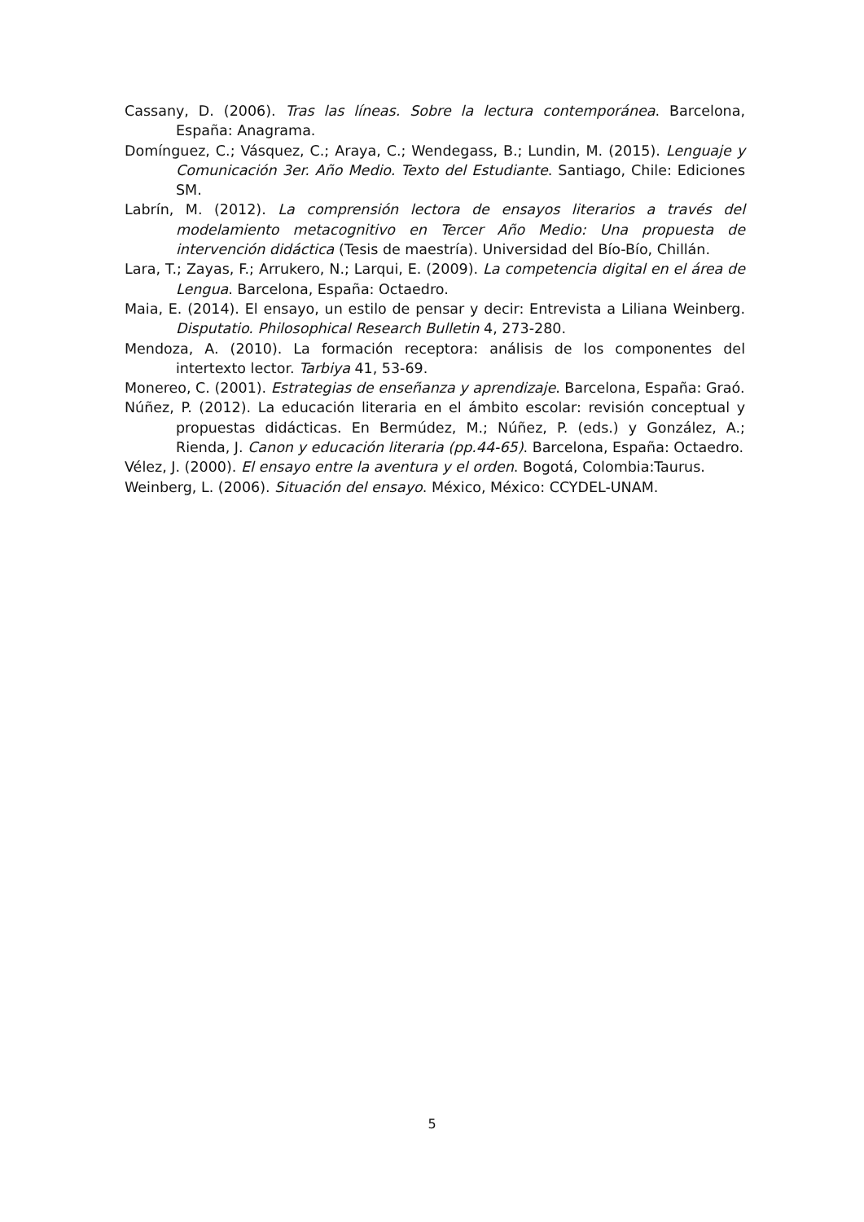Cassany, D. (2006). Tras las líneas. Sobre la lectura contemporánea. Barcelona, España: Anagrama.
Domínguez, C.; Vásquez, C.; Araya, C.; Wendegass, B.; Lundin, M. (2015). Lenguaje y Comunicación 3er. Año Medio. Texto del Estudiante. Santiago, Chile: Ediciones SM.
Labrín, M. (2012). La comprensión lectora de ensayos literarios a través del modelamiento metacognitivo en Tercer Año Medio: Una propuesta de intervención didáctica (Tesis de maestría). Universidad del Bío-Bío, Chillán.
Lara, T.; Zayas, F.; Arrukero, N.; Larqui, E. (2009). La competencia digital en el área de Lengua. Barcelona, España: Octaedro.
Maia, E. (2014). El ensayo, un estilo de pensar y decir: Entrevista a Liliana Weinberg. Disputatio. Philosophical Research Bulletin 4, 273-280.
Mendoza, A. (2010). La formación receptora: análisis de los componentes del intertexto lector. Tarbiya 41, 53-69.
Monereo, C. (2001). Estrategias de enseñanza y aprendizaje. Barcelona, España: Graó.
Núñez, P. (2012). La educación literaria en el ámbito escolar: revisión conceptual y propuestas didácticas. En Bermúdez, M.; Núñez, P. (eds.) y González, A.; Rienda, J. Canon y educación literaria (pp.44-65). Barcelona, España: Octaedro.
Vélez, J. (2000). El ensayo entre la aventura y el orden. Bogotá, Colombia:Taurus.
Weinberg, L. (2006). Situación del ensayo. México, México: CCYDEL-UNAM.
5